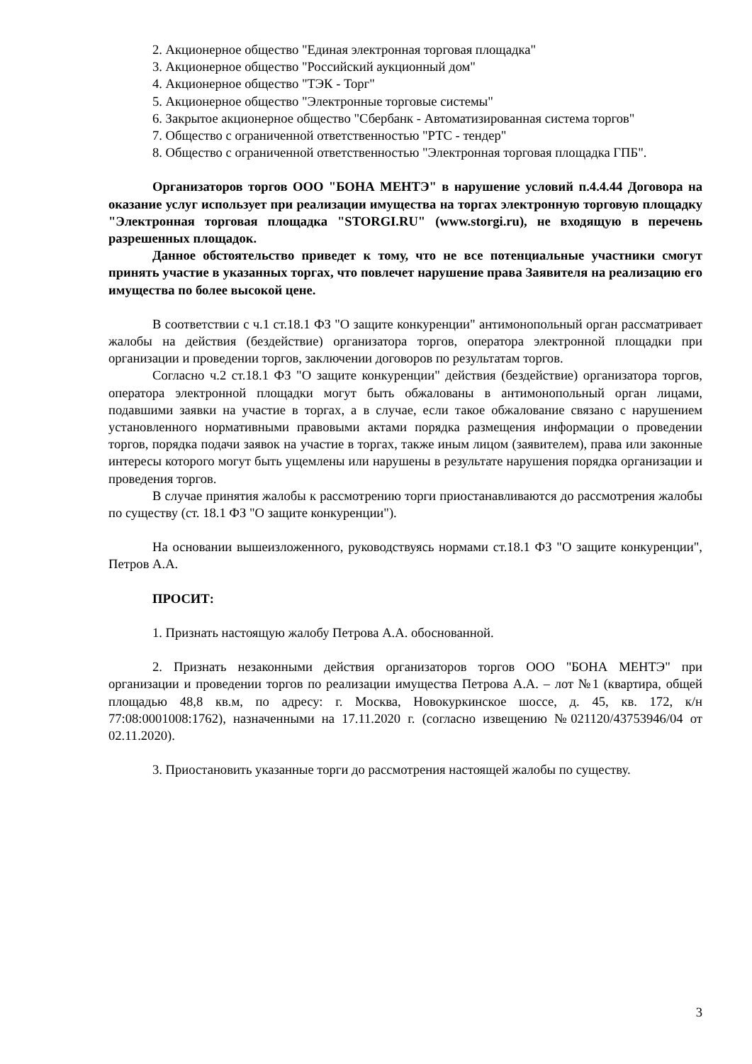2. Акционерное общество "Единая электронная торговая площадка"
3. Акционерное общество "Российский аукционный дом"
4. Акционерное общество "ТЭК - Торг"
5. Акционерное общество "Электронные торговые системы"
6. Закрытое акционерное общество "Сбербанк - Автоматизированная система торгов"
7. Общество с ограниченной ответственностью "РТС - тендер"
8. Общество с ограниченной ответственностью "Электронная торговая площадка ГПБ".
Организаторов торгов ООО "БОНА МЕНТЭ" в нарушение условий п.4.4.44 Договора на оказание услуг использует при реализации имущества на торгах электронную торговую площадку "Электронная торговая площадка "STORGI.RU" (www.storgi.ru), не входящую в перечень разрешенных площадок.
Данное обстоятельство приведет к тому, что не все потенциальные участники смогут принять участие в указанных торгах, что повлечет нарушение права Заявителя на реализацию его имущества по более высокой цене.
В соответствии с ч.1 ст.18.1 ФЗ "О защите конкуренции" антимонопольный орган рассматривает жалобы на действия (бездействие) организатора торгов, оператора электронной площадки при организации и проведении торгов, заключении договоров по результатам торгов.
Согласно ч.2 ст.18.1 ФЗ "О защите конкуренции" действия (бездействие) организатора торгов, оператора электронной площадки могут быть обжалованы в антимонопольный орган лицами, подавшими заявки на участие в торгах, а в случае, если такое обжалование связано с нарушением установленного нормативными правовыми актами порядка размещения информации о проведении торгов, порядка подачи заявок на участие в торгах, также иным лицом (заявителем), права или законные интересы которого могут быть ущемлены или нарушены в результате нарушения порядка организации и проведения торгов.
В случае принятия жалобы к рассмотрению торги приостанавливаются до рассмотрения жалобы по существу (ст. 18.1 ФЗ "О защите конкуренции").
На основании вышеизложенного, руководствуясь нормами ст.18.1 ФЗ "О защите конкуренции", Петров А.А.
ПРОСИТ:
1. Признать настоящую жалобу Петрова А.А. обоснованной.
2. Признать незаконными действия организаторов торгов ООО "БОНА МЕНТЭ" при организации и проведении торгов по реализации имущества Петрова А.А. – лот №1 (квартира, общей площадью 48,8 кв.м, по адресу: г. Москва, Новокуркинское шоссе, д. 45, кв. 172, к/н 77:08:0001008:1762), назначенными на 17.11.2020 г. (согласно извещению №021120/43753946/04 от 02.11.2020).
3. Приостановить указанные торги до рассмотрения настоящей жалобы по существу.
3